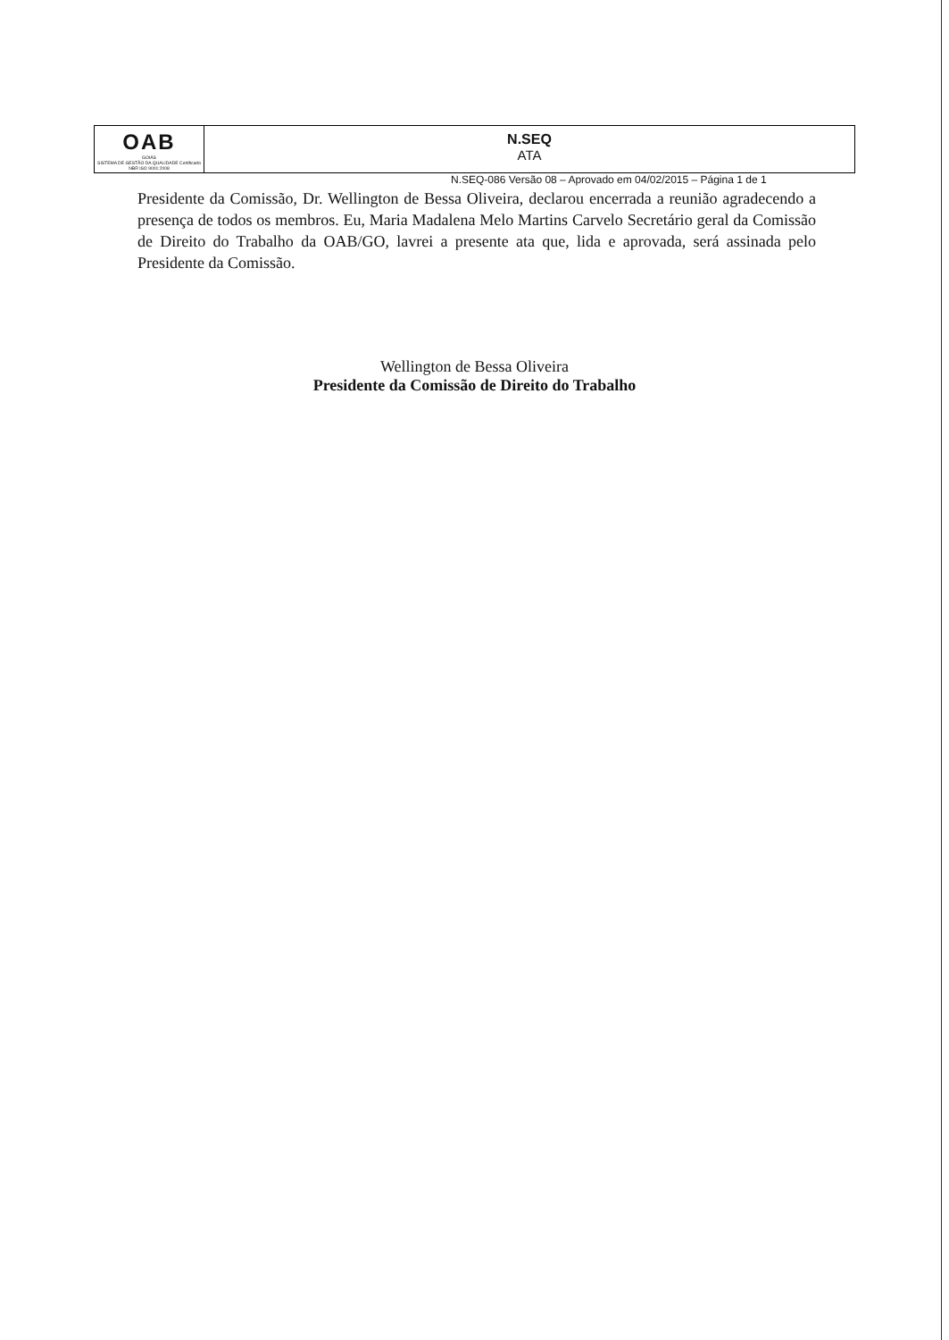OAB
GOIÁS
SISTEMA DE GESTÃO DA QUALIDADE Certificado NBR ISO 9001:2008
N.SEQ
ATA
N.SEQ-086 Versão 08 – Aprovado em 04/02/2015 – Página 1 de 1
Presidente da Comissão, Dr. Wellington de Bessa Oliveira, declarou encerrada a reunião agradecendo a presença de todos os membros. Eu, Maria Madalena Melo Martins Carvelo Secretário geral da Comissão de Direito do Trabalho da OAB/GO, lavrei a presente ata que, lida e aprovada, será assinada pelo Presidente da Comissão.
Wellington de Bessa Oliveira
Presidente da Comissão de Direito do Trabalho